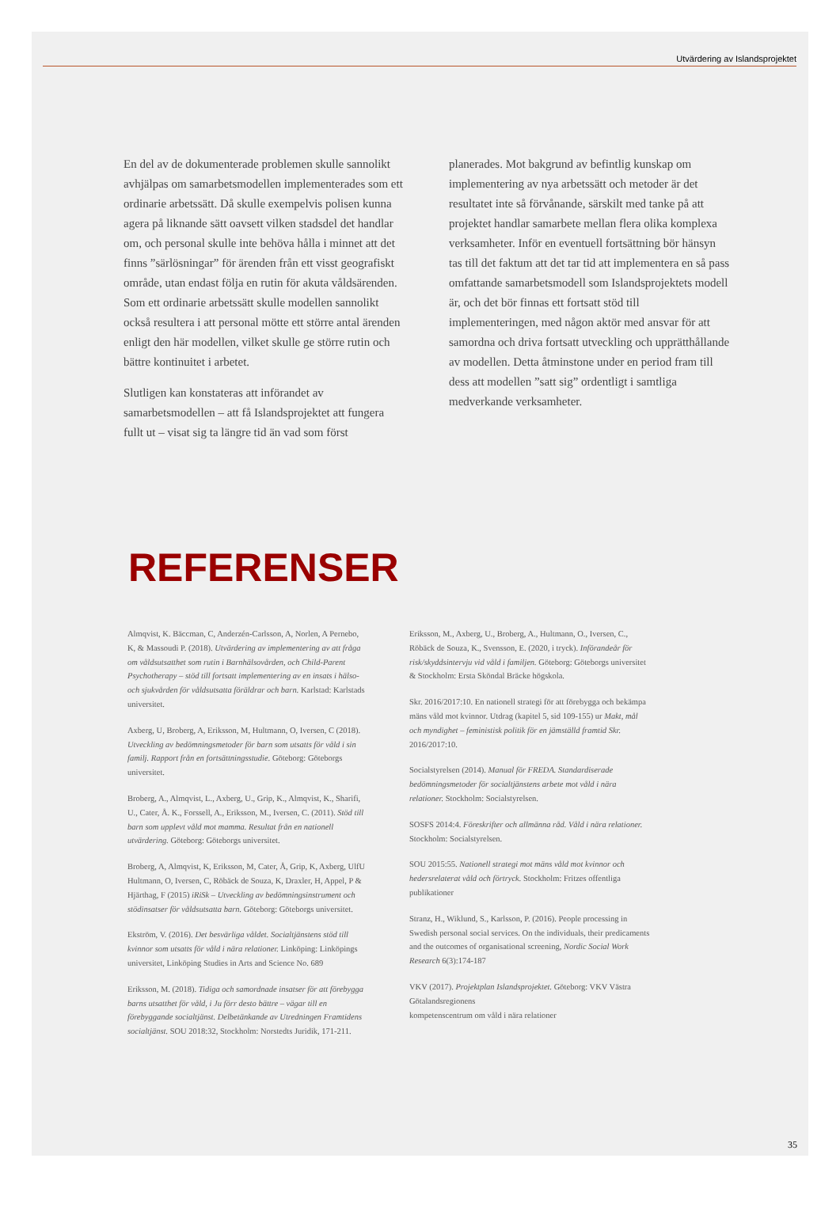Utvärdering av Islandsprojektet
En del av de dokumenterade problemen skulle sannolikt avhjälpas om samarbetsmodellen implementerades som ett ordinarie arbetssätt. Då skulle exempelvis polisen kunna agera på liknande sätt oavsett vilken stadsdel det handlar om, och personal skulle inte behöva hålla i minnet att det finns ”särlösningar” för ärenden från ett visst geografiskt område, utan endast följa en rutin för akuta våldsärenden. Som ett ordinarie arbetssätt skulle modellen sannolikt också resultera i att personal mötte ett större antal ärenden enligt den här modellen, vilket skulle ge större rutin och bättre kontinuitet i arbetet.
Slutligen kan konstateras att införandet av samarbetsmodellen – att få Islandsprojektet att fungera fullt ut – visat sig ta längre tid än vad som först
planerades. Mot bakgrund av befintlig kunskap om implementering av nya arbetssätt och metoder är det resultatet inte så förvånande, särskilt med tanke på att projektet handlar samarbete mellan flera olika komplexa verksamheter. Inför en eventuell fortsättning bör hänsyn tas till det faktum att det tar tid att implementera en så pass omfattande samarbetsmodell som Islandsprojektets modell är, och det bör finnas ett fortsatt stöd till implementeringen, med någon aktör med ansvar för att samordna och driva fortsatt utveckling och upprätthållande av modellen. Detta åtminstone under en period fram till dess att modellen ”satt sig” ordentligt i samtliga medverkande verksamheter.
REFERENSER
Almqvist, K. Bäccman, C, Anderzén-Carlsson, A, Norlen, A Pernebo, K, & Massoudi P. (2018). Utvärdering av implementering av att fråga om våldsutsatthet som rutin i Barnhälsovården, och Child-Parent Psychotherapy – stöd till fortsatt implementering av en insats i hälso- och sjukvården för våldsutsatta föräldrar och barn. Karlstad: Karlstads universitet.
Axberg, U, Broberg, A, Eriksson, M, Hultmann, O, Iversen, C (2018). Utveckling av bedömningsmetoder för barn som utsatts för våld i sin familj. Rapport från en fortsättningsstudie. Göteborg: Göteborgs universitet.
Broberg, A., Almqvist, L., Axberg, U., Grip, K., Almqvist, K., Sharifi, U., Cater, Å. K., Forssell, A., Eriksson, M., Iversen, C. (2011). Stöd till barn som upplevt våld mot mamma. Resultat från en nationell utvärdering. Göteborg: Göteborgs universitet.
Broberg, A, Almqvist, K, Eriksson, M, Cater, Å, Grip, K, Axberg, UlfU Hultmann, O, Iversen, C, Röbäck de Souza, K, Draxler, H, Appel, P & Hjärthag, F (2015) iRiSk – Utveckling av bedömningsinstrument och stödinsatser för våldsutsatta barn. Göteborg: Göteborgs universitet.
Ekström, V. (2016). Det besvärliga våldet. Socialtjänstens stöd till kvinnor som utsatts för våld i nära relationer. Linköping: Linköpings universitet, Linköping Studies in Arts and Science No. 689
Eriksson, M. (2018). Tidiga och samordnade insatser för att förebygga barns utsatthet för våld, i Ju förr desto bättre – vägar till en förebyggande socialtjänst. Delbetänkande av Utredningen Framtidens socialtjänst. SOU 2018:32, Stockholm: Norstedts Juridik, 171-211.
Eriksson, M., Axberg, U., Broberg, A., Hultmann, O., Iversen, C., Röbäck de Souza, K., Svensson, E. (2020, i tryck). Införandeår för risk/skyddsintervju vid våld i familjen. Göteborg: Göteborgs universitet & Stockholm: Ersta Sköndal Bräcke högskola.
Skr. 2016/2017:10. En nationell strategi för att förebygga och bekämpa mäns våld mot kvinnor. Utdrag (kapitel 5, sid 109-155) ur Makt, mål och myndighet – feministisk politik för en jämställd framtid Skr. 2016/2017:10.
Socialstyrelsen (2014). Manual för FREDA. Standardiserade bedömningsmetoder för socialtjänstens arbete mot våld i nära relationer. Stockholm: Socialstyrelsen.
SOSFS 2014:4. Föreskrifter och allmänna råd. Våld i nära relationer. Stockholm: Socialstyrelsen.
SOU 2015:55. Nationell strategi mot mäns våld mot kvinnor och hedersrelaterat våld och förtryck. Stockholm: Fritzes offentliga publikationer
Stranz, H., Wiklund, S., Karlsson, P. (2016). People processing in Swedish personal social services. On the individuals, their predicaments and the outcomes of organisational screening, Nordic Social Work Research 6(3):174-187
VKV (2017). Projektplan Islandsprojektet. Göteborg: VKV Västra Götalandsregionens
kompetenscentrum om våld i nära relationer
35